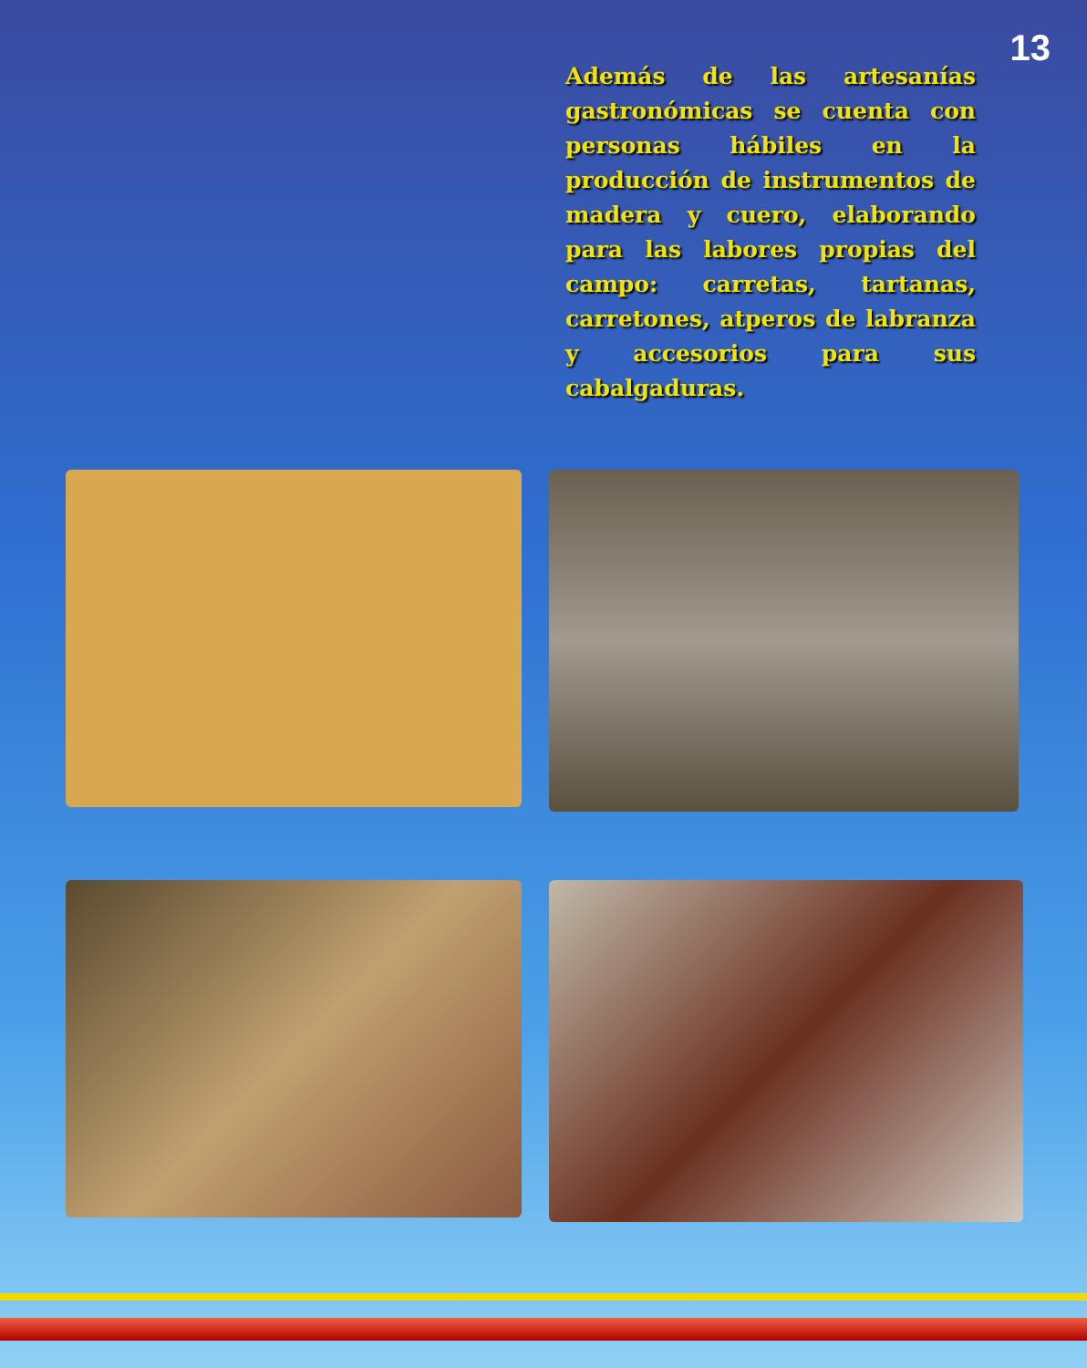13
Además de las artesanías gastronómicas se cuenta con personas hábiles en la producción de instrumentos de madera y cuero, elaborando para las labores propias del campo: carretas, tartanas, carretones, atperos de labranza y accesorios para sus cabalgaduras.